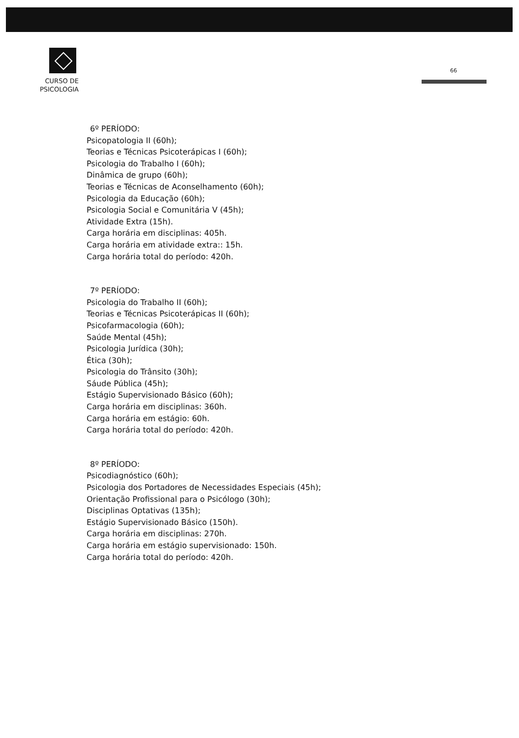CURSO DE
PSICOLOGIA
66
6º PERÍODO:
Psicopatologia II (60h);
Teorias e Técnicas Psicoterápicas I (60h);
Psicologia do Trabalho I (60h);
Dinâmica de grupo (60h);
Teorias e Técnicas de Aconselhamento (60h);
Psicologia da Educação (60h);
Psicologia Social e Comunitária V (45h);
Atividade Extra (15h).
Carga horária em disciplinas: 405h.
Carga horária em atividade extra:: 15h.
Carga horária total do período: 420h.
7º PERÍODO:
Psicologia do Trabalho II (60h);
Teorias e Técnicas Psicoterápicas II (60h);
Psicofarmacologia (60h);
Saúde Mental (45h);
Psicologia Jurídica (30h);
Ética (30h);
Psicologia do Trânsito (30h);
Sáude Pública (45h);
Estágio Supervisionado Básico (60h);
Carga horária em disciplinas: 360h.
Carga horária em estágio: 60h.
Carga horária total do período: 420h.
8º PERÍODO:
Psicodiagnóstico (60h);
Psicologia dos Portadores de Necessidades Especiais (45h);
Orientação Profissional para o Psicólogo (30h);
Disciplinas Optativas (135h);
Estágio Supervisionado Básico (150h).
Carga horária em disciplinas: 270h.
Carga horária em estágio supervisionado: 150h.
Carga horária total do período: 420h.